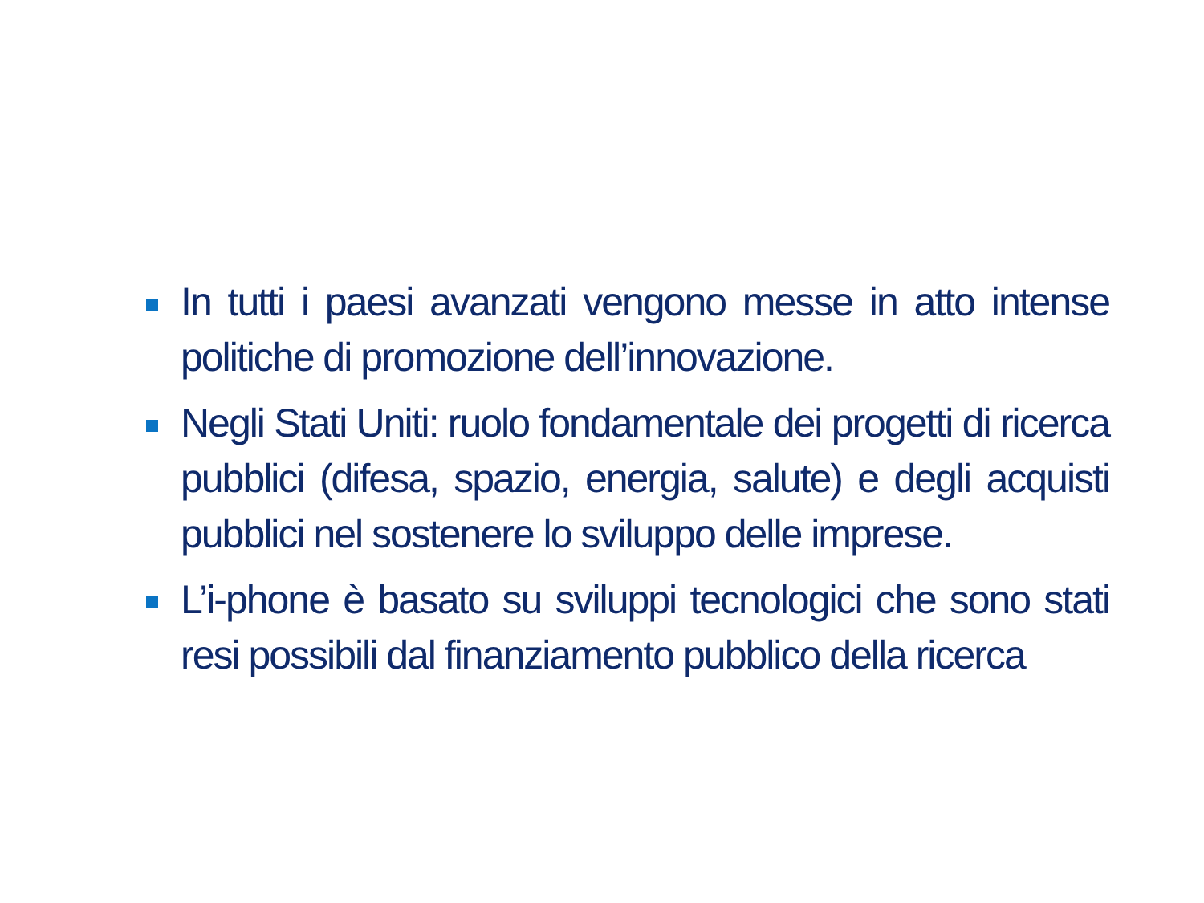In tutti i paesi avanzati vengono messe in atto intense politiche di promozione dell’innovazione.
Negli Stati Uniti: ruolo fondamentale dei progetti di ricerca pubblici (difesa, spazio, energia, salute) e degli acquisti pubblici nel sostenere lo sviluppo delle imprese.
L’i-phone è basato su sviluppi tecnologici che sono stati resi possibili dal finanziamento pubblico della ricerca